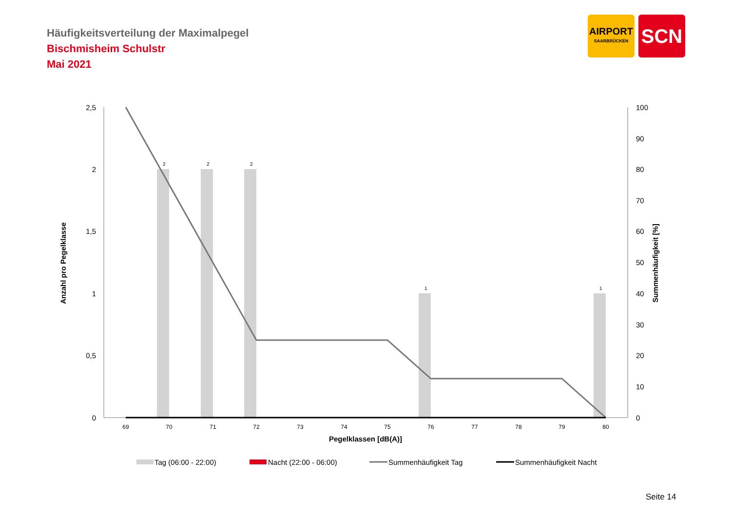Häufigkeitsverteilung der Maximalpegel
Bischmisheim Schulstr
Mai 2021
AIRPORT
SAARBRÜCKEN
SCN
2,5
2
1,5
1
0,5
0
100
90
80
70
60
50
40
30
20
10
0
69
70
71
72
73
74
75
76
77
78
79
80
2
2
2
1
1
Pegelklassen [dB(A)]
Anzahl pro Pegelklasse
Summenhäufigkeit [%]
Tag (06:00 - 22:00)
Nacht (22:00 - 06:00)
Summenhäufigkeit Tag
Summenhäufigkeit Nacht
Seite 14